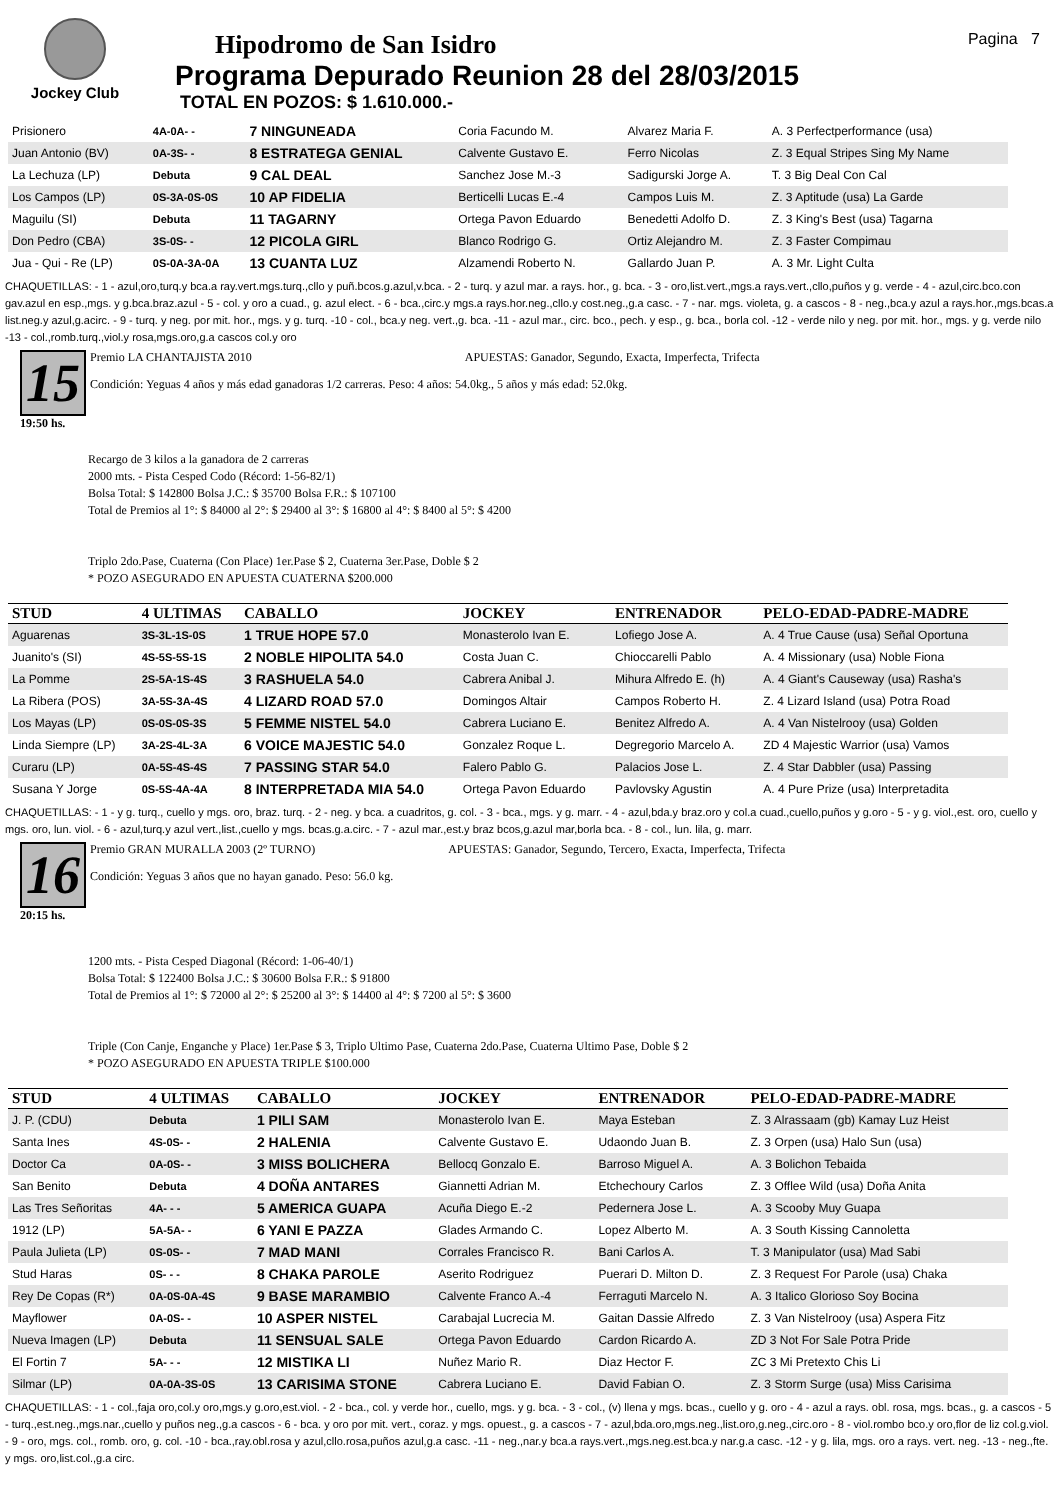Jockey Club
Hipodromo de San Isidro
Programa Depurado Reunion 28 del 28/03/2015
TOTAL EN POZOS: $ 1.610.000.-
Pagina 7
| Prisionero | 4A-0A- - | 7 NINGUNEADA | Coria Facundo M. | Alvarez Maria F. | A. 3 Perfectperformance (usa) |
| Juan Antonio (BV) | 0A-3S- - | 8 ESTRATEGA GENIAL | Calvente Gustavo E. | Ferro Nicolas | Z. 3 Equal Stripes Sing My Name |
| La Lechuza (LP) | Debuta | 9 CAL DEAL | Sanchez Jose M.-3 | Sadigurski Jorge A. | T. 3 Big Deal Con Cal |
| Los Campos (LP) | 0S-3A-0S-0S | 10 AP FIDELIA | Berticelli Lucas E.-4 | Campos Luis M. | Z. 3 Aptitude (usa) La Garde |
| Maguilu (SI) | Debuta | 11 TAGARNY | Ortega Pavon Eduardo | Benedetti Adolfo D. | Z. 3 King's Best (usa) Tagarna |
| Don Pedro (CBA) | 3S-0S- - | 12 PICOLA GIRL | Blanco Rodrigo G. | Ortiz Alejandro M. | Z. 3 Faster Compimau |
| Jua - Qui - Re (LP) | 0S-0A-3A-0A | 13 CUANTA LUZ | Alzamendi Roberto N. | Gallardo Juan P. | A. 3 Mr. Light Culta |
CHAQUETILLAS: - 1 - azul,oro,turq.y bca.a ray.vert.mgs.turq.,cllo y puñ.bcos.g.azul,v.bca. - 2 - turq. y azul mar. a rays. hor., g. bca. - 3 - oro,list.vert.,mgs.a rays.vert.,cllo,puños y g. verde - 4 - azul,circ.bco.con gav.azul en esp.,mgs. y g.bca.braz.azul - 5 - col. y oro a cuad., g. azul elect. - 6 - bca.,circ.y mgs.a rays.hor.neg.,cllo.y cost.neg.,g.a casc. - 7 - nar. mgs. violeta, g. a cascos - 8 - neg.,bca.y azul a rays.hor.,mgs.bcas.a list.neg.y azul,g.acirc. - 9 - turq. y neg. por mit. hor., mgs. y g. turq. -10 - col., bca.y neg. vert.,g. bca. -11 - azul mar., circ. bco., pech. y esp., g. bca., borla col. -12 - verde nilo y neg. por mit. hor., mgs. y g. verde nilo -13 - col.,romb.turq.,viol.y rosa,mgs.oro,g.a cascos col.y oro
15
19:50 hs.
Premio LA CHANTAJISTA 2010 APUESTAS: Ganador, Segundo, Exacta, Imperfecta, Trifecta
Condición: Yeguas 4 años y más edad ganadoras 1/2 carreras. Peso: 4 años: 54.0kg., 5 años y más edad: 52.0kg.
Recargo de 3 kilos a la ganadora de 2 carreras
2000 mts. - Pista Cesped Codo (Récord: 1-56-82/1)
Bolsa Total: $ 142800 Bolsa J.C.: $ 35700 Bolsa F.R.: $ 107100
Total de Premios al 1°: $ 84000 al 2°: $ 29400 al 3°: $ 16800 al 4°: $ 8400 al 5°: $ 4200
Triplo 2do.Pase, Cuaterna (Con Place) 1er.Pase $ 2, Cuaterna 3er.Pase, Doble $ 2
* POZO ASEGURADO EN APUESTA CUATERNA $200.000
| STUD | 4 ULTIMAS | CABALLO | JOCKEY | ENTRENADOR | PELO-EDAD-PADRE-MADRE |
| --- | --- | --- | --- | --- | --- |
| Aguarenas | 3S-3L-1S-0S | 1 TRUE HOPE 57.0 | Monasterolo Ivan E. | Lofiego Jose A. | A. 4 True Cause (usa) Señal Oportuna |
| Juanito's (SI) | 4S-5S-5S-1S | 2 NOBLE HIPOLITA 54.0 | Costa Juan C. | Chioccarelli Pablo | A. 4 Missionary (usa) Noble Fiona |
| La Pomme | 2S-5A-1S-4S | 3 RASHUELA 54.0 | Cabrera Anibal J. | Mihura Alfredo E. (h) | A. 4 Giant's Causeway (usa) Rasha's |
| La Ribera (POS) | 3A-5S-3A-4S | 4 LIZARD ROAD 57.0 | Domingos Altair | Campos Roberto H. | Z. 4 Lizard Island (usa) Potra Road |
| Los Mayas (LP) | 0S-0S-0S-3S | 5 FEMME NISTEL 54.0 | Cabrera Luciano E. | Benitez Alfredo A. | A. 4 Van Nistelrooy (usa) Golden |
| Linda Siempre (LP) | 3A-2S-4L-3A | 6 VOICE MAJESTIC 54.0 | Gonzalez Roque L. | Degregorio Marcelo A. | ZD 4 Majestic Warrior (usa) Vamos |
| Curaru (LP) | 0A-5S-4S-4S | 7 PASSING STAR 54.0 | Falero Pablo G. | Palacios Jose L. | Z. 4 Star Dabbler (usa) Passing |
| Susana Y Jorge | 0S-5S-4A-4A | 8 INTERPRETADA MIA 54.0 | Ortega Pavon Eduardo | Pavlovsky Agustin | A. 4 Pure Prize (usa) Interpretadita |
CHAQUETILLAS: - 1 - y g. turq., cuello y mgs. oro, braz. turq. - 2 - neg. y bca. a cuadritos, g. col. - 3 - bca., mgs. y g. marr. - 4 - azul,bda.y braz.oro y col.a cuad.,cuello,puños y g.oro - 5 - y g. viol.,est. oro, cuello y mgs. oro, lun. viol. - 6 - azul,turq.y azul vert.,list.,cuello y mgs. bcas.g.a.circ. - 7 - azul mar.,est.y braz bcos,g.azul mar,borla bca. - 8 - col., lun. lila, g. marr.
16
20:15 hs.
Premio GRAN MURALLA 2003 (2º TURNO) APUESTAS: Ganador, Segundo, Tercero, Exacta, Imperfecta, Trifecta
Condición: Yeguas 3 años que no hayan ganado. Peso: 56.0 kg.
1200 mts. - Pista Cesped Diagonal (Récord: 1-06-40/1)
Bolsa Total: $ 122400 Bolsa J.C.: $ 30600 Bolsa F.R.: $ 91800
Total de Premios al 1°: $ 72000 al 2°: $ 25200 al 3°: $ 14400 al 4°: $ 7200 al 5°: $ 3600
Triple (Con Canje, Enganche y Place) 1er.Pase $ 3, Triplo Ultimo Pase, Cuaterna 2do.Pase, Cuaterna Ultimo Pase, Doble $ 2
* POZO ASEGURADO EN APUESTA TRIPLE $100.000
| STUD | 4 ULTIMAS | CABALLO | JOCKEY | ENTRENADOR | PELO-EDAD-PADRE-MADRE |
| --- | --- | --- | --- | --- | --- |
| J. P. (CDU) | Debuta | 1 PILI SAM | Monasterolo Ivan E. | Maya Esteban | Z. 3 Alrassaam (gb) Kamay Luz Heist |
| Santa Ines | 4S-0S- - | 2 HALENIA | Calvente Gustavo E. | Udaondo Juan B. | Z. 3 Orpen (usa) Halo Sun (usa) |
| Doctor Ca | 0A-0S- - | 3 MISS BOLICHERA | Bellocq Gonzalo E. | Barroso Miguel A. | A. 3 Bolichon Tebaida |
| San Benito | Debuta | 4 DOÑA ANTARES | Giannetti Adrian M. | Etchechoury Carlos | Z. 3 Offlee Wild (usa) Doña Anita |
| Las Tres Señoritas | 4A- - - | 5 AMERICA GUAPA | Acuña Diego E.-2 | Pedernera Jose L. | A. 3 Scooby Muy Guapa |
| 1912 (LP) | 5A-5A- - | 6 YANI E PAZZA | Glades Armando C. | Lopez Alberto M. | A. 3 South Kissing Cannoletta |
| Paula Julieta (LP) | 0S-0S- - | 7 MAD MANI | Corrales Francisco R. | Bani Carlos A. | T. 3 Manipulator (usa) Mad Sabi |
| Stud Haras | 0S- - - | 8 CHAKA PAROLE | Aserito Rodriguez | Puerari D. Milton D. | Z. 3 Request For Parole (usa) Chaka |
| Rey De Copas (R*) | 0A-0S-0A-4S | 9 BASE MARAMBIO | Calvente Franco A.-4 | Ferraguti Marcelo N. | A. 3 Italico Glorioso Soy Bocina |
| Mayflower | 0A-0S- - | 10 ASPER NISTEL | Carabajal Lucrecia M. | Gaitan Dassie Alfredo | Z. 3 Van Nistelrooy (usa) Aspera Fitz |
| Nueva Imagen (LP) | Debuta | 11 SENSUAL SALE | Ortega Pavon Eduardo | Cardon Ricardo A. | ZD 3 Not For Sale Potra Pride |
| El Fortin 7 | 5A- - - | 12 MISTIKA LI | Nuñez Mario R. | Diaz Hector F. | ZC 3 Mi Pretexto Chis Li |
| Silmar (LP) | 0A-0A-3S-0S | 13 CARISIMA STONE | Cabrera Luciano E. | David Fabian O. | Z. 3 Storm Surge (usa) Miss Carisima |
CHAQUETILLAS: - 1 - col.,faja oro,col.y oro,mgs.y g.oro,est.viol. - 2 - bca., col. y verde hor., cuello, mgs. y g. bca. - 3 - col., (v) llena y mgs. bcas., cuello y g. oro - 4 - azul a rays. obl. rosa, mgs. bcas., g. a cascos - 5 - turq.,est.neg.,mgs.nar.,cuello y puños neg.,g.a cascos - 6 - bca. y oro por mit. vert., coraz. y mgs. opuest., g. a cascos - 7 - azul,bda.oro,mgs.neg.,list.oro,g.neg.,circ.oro - 8 - viol.rombo bco.y oro,flor de liz col.g.viol. - 9 - oro, mgs. col., romb. oro, g. col. -10 - bca.,ray.obl.rosa y azul,cllo.rosa,puños azul,g.a casc. -11 - neg.,nar.y bca.a rays.vert.,mgs.neg.est.bca.y nar.g.a casc. -12 - y g. lila, mgs. oro a rays. vert. neg. -13 - neg.,fte. y mgs. oro,list.col.,g.a circ.